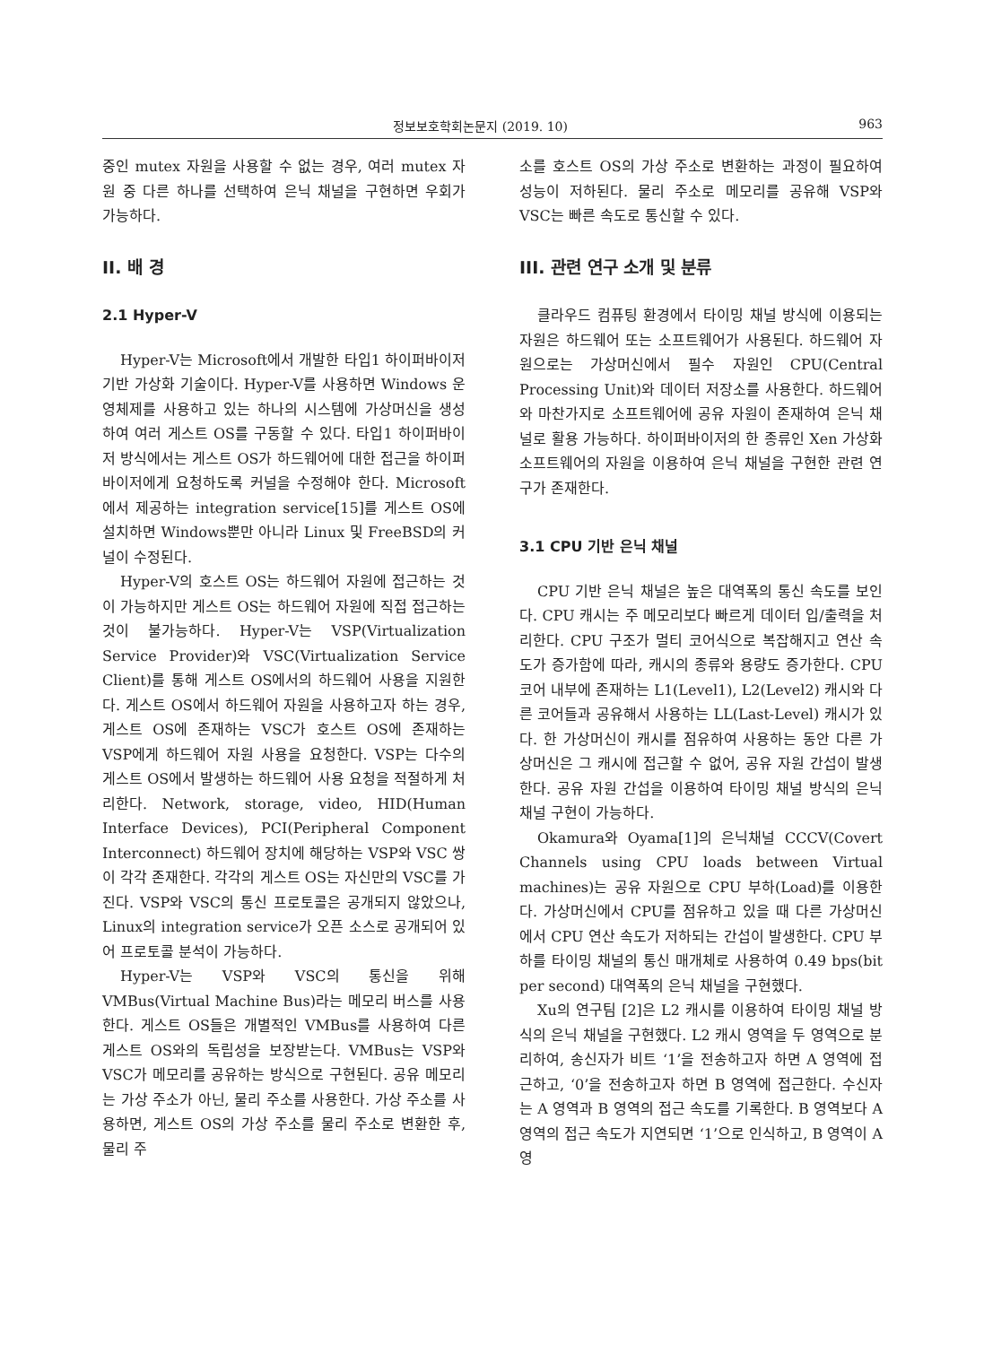정보보호학회논문지 (2019. 10) 963
중인 mutex 자원을 사용할 수 없는 경우, 여러 mutex 자원 중 다른 하나를 선택하여 은닉 채널을 구현하면 우회가 가능하다.
II. 배 경
2.1 Hyper-V
Hyper-V는 Microsoft에서 개발한 타입1 하이퍼바이저 기반 가상화 기술이다. Hyper-V를 사용하면 Windows 운영체제를 사용하고 있는 하나의 시스템에 가상머신을 생성하여 여러 게스트 OS를 구동할 수 있다. 타입1 하이퍼바이저 방식에서는 게스트 OS가 하드웨어에 대한 접근을 하이퍼바이저에게 요청하도록 커널을 수정해야 한다. Microsoft에서 제공하는 integration service[15]를 게스트 OS에 설치하면 Windows뿐만 아니라 Linux 및 FreeBSD의 커널이 수정된다.
Hyper-V의 호스트 OS는 하드웨어 자원에 접근하는 것이 가능하지만 게스트 OS는 하드웨어 자원에 직접 접근하는 것이 불가능하다. Hyper-V는 VSP(Virtualization Service Provider)와 VSC(Virtualization Service Client)를 통해 게스트 OS에서의 하드웨어 사용을 지원한다. 게스트 OS에서 하드웨어 자원을 사용하고자 하는 경우, 게스트 OS에 존재하는 VSC가 호스트 OS에 존재하는 VSP에게 하드웨어 자원 사용을 요청한다. VSP는 다수의 게스트 OS에서 발생하는 하드웨어 사용 요청을 적절하게 처리한다. Network, storage, video, HID(Human Interface Devices), PCI(Peripheral Component Interconnect) 하드웨어 장치에 해당하는 VSP와 VSC 쌍이 각각 존재한다. 각각의 게스트 OS는 자신만의 VSC를 가진다. VSP와 VSC의 통신 프로토콜은 공개되지 않았으나, Linux의 integration service가 오픈 소스로 공개되어 있어 프로토콜 분석이 가능하다.
Hyper-V는 VSP와 VSC의 통신을 위해 VMBus(Virtual Machine Bus)라는 메모리 버스를 사용한다. 게스트 OS들은 개별적인 VMBus를 사용하여 다른 게스트 OS와의 독립성을 보장받는다. VMBus는 VSP와 VSC가 메모리를 공유하는 방식으로 구현된다. 공유 메모리는 가상 주소가 아닌, 물리 주소를 사용한다. 가상 주소를 사용하면, 게스트 OS의 가상 주소를 물리 주소로 변환한 후, 물리 주
소를 호스트 OS의 가상 주소로 변환하는 과정이 필요하여 성능이 저하된다. 물리 주소로 메모리를 공유해 VSP와 VSC는 빠른 속도로 통신할 수 있다.
III. 관련 연구 소개 및 분류
클라우드 컴퓨팅 환경에서 타이밍 채널 방식에 이용되는 자원은 하드웨어 또는 소프트웨어가 사용된다. 하드웨어 자원으로는 가상머신에서 필수 자원인 CPU(Central Processing Unit)와 데이터 저장소를 사용한다. 하드웨어와 마찬가지로 소프트웨어에 공유 자원이 존재하여 은닉 채널로 활용 가능하다. 하이퍼바이저의 한 종류인 Xen 가상화 소프트웨어의 자원을 이용하여 은닉 채널을 구현한 관련 연구가 존재한다.
3.1 CPU 기반 은닉 채널
CPU 기반 은닉 채널은 높은 대역폭의 통신 속도를 보인다. CPU 캐시는 주 메모리보다 빠르게 데이터 입/출력을 처리한다. CPU 구조가 멀티 코어식으로 복잡해지고 연산 속도가 증가함에 따라, 캐시의 종류와 용량도 증가한다. CPU 코어 내부에 존재하는 L1(Level1), L2(Level2) 캐시와 다른 코어들과 공유해서 사용하는 LL(Last-Level) 캐시가 있다. 한 가상머신이 캐시를 점유하여 사용하는 동안 다른 가상머신은 그 캐시에 접근할 수 없어, 공유 자원 간섭이 발생한다. 공유 자원 간섭을 이용하여 타이밍 채널 방식의 은닉 채널 구현이 가능하다.
Okamura와 Oyama[1]의 은닉채널 CCCV(Covert Channels using CPU loads between Virtual machines)는 공유 자원으로 CPU 부하(Load)를 이용한다. 가상머신에서 CPU를 점유하고 있을 때 다른 가상머신에서 CPU 연산 속도가 저하되는 간섭이 발생한다. CPU 부하를 타이밍 채널의 통신 매개체로 사용하여 0.49 bps(bit per second) 대역폭의 은닉 채널을 구현했다.
Xu의 연구팀 [2]은 L2 캐시를 이용하여 타이밍 채널 방식의 은닉 채널을 구현했다. L2 캐시 영역을 두 영역으로 분리하여, 송신자가 비트 ‘1’을 전송하고자 하면 A 영역에 접근하고, ‘0’을 전송하고자 하면 B 영역에 접근한다. 수신자는 A 영역과 B 영역의 접근 속도를 기록한다. B 영역보다 A 영역의 접근 속도가 지연되면 ‘1’으로 인식하고, B 영역이 A 영